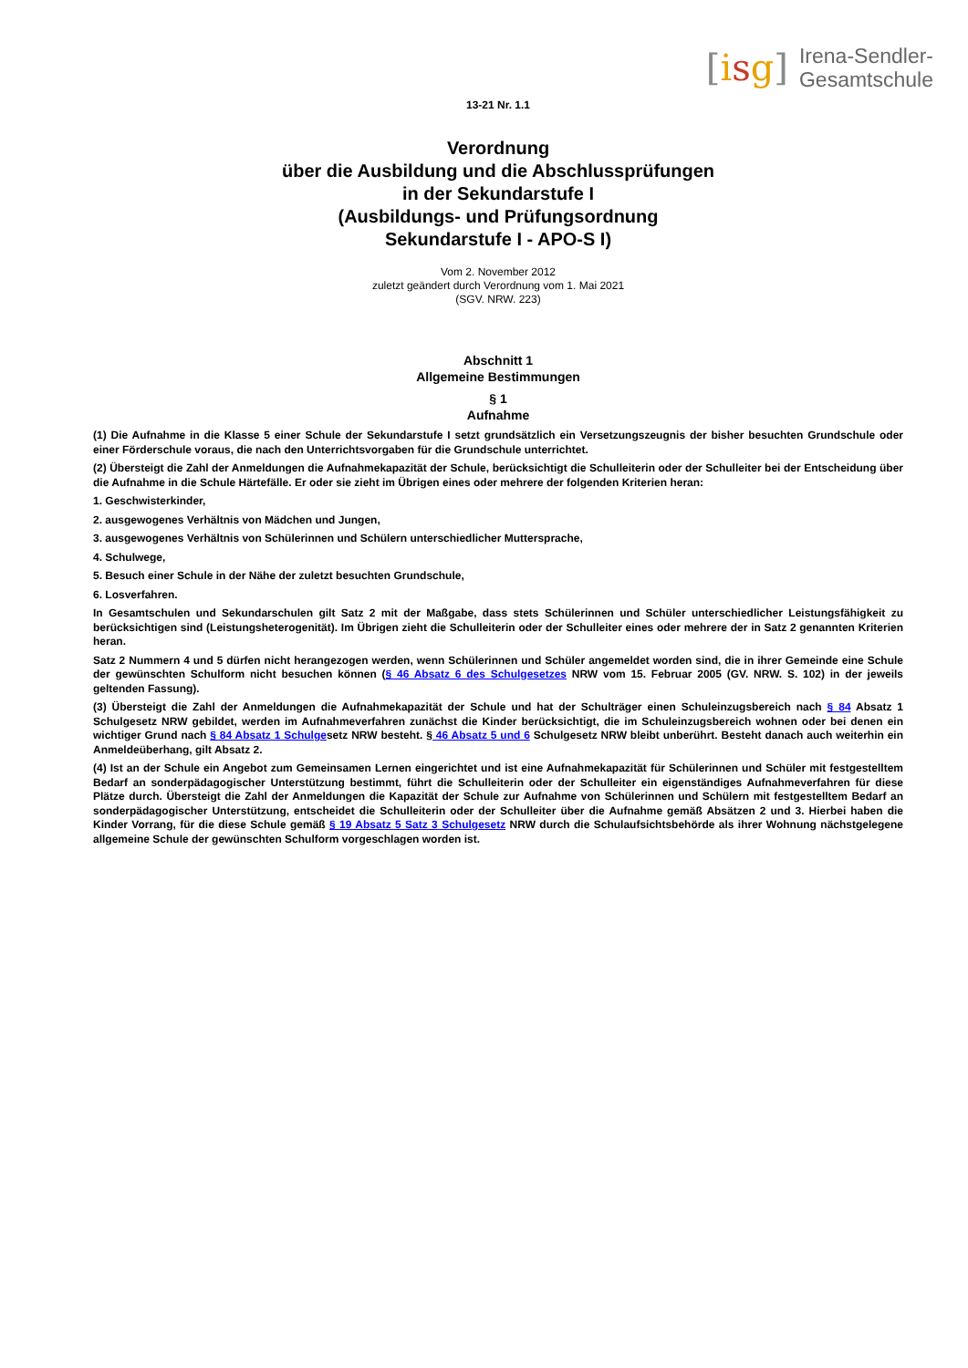[isg] Irena-Sendler-
Gesamtschule
13-21 Nr. 1.1
Verordnung
über die Ausbildung und die Abschlussprüfungen
in der Sekundarstufe I
(Ausbildungs- und Prüfungsordnung
Sekundarstufe I - APO-S I)
Vom 2. November 2012
zuletzt geändert durch Verordnung vom 1. Mai 2021
(SGV. NRW. 223)
Abschnitt 1
Allgemeine Bestimmungen
§ 1
Aufnahme
(1) Die Aufnahme in die Klasse 5 einer Schule der Sekundarstufe I setzt grundsätzlich ein Versetzungszeugnis der bisher besuchten Grundschule oder einer Förderschule voraus, die nach den Unterrichtsvorgaben für die Grundschule unterrichtet.
(2) Übersteigt die Zahl der Anmeldungen die Aufnahmekapazität der Schule, berücksichtigt die Schulleiterin oder der Schulleiter bei der Entscheidung über die Aufnahme in die Schule Härtefälle. Er oder sie zieht im Übrigen eines oder mehrere der folgenden Kriterien heran:
1. Geschwisterkinder,
2. ausgewogenes Verhältnis von Mädchen und Jungen,
3. ausgewogenes Verhältnis von Schülerinnen und Schülern unterschiedlicher Muttersprache,
4. Schulwege,
5. Besuch einer Schule in der Nähe der zuletzt besuchten Grundschule,
6. Losverfahren.
In Gesamtschulen und Sekundarschulen gilt Satz 2 mit der Maßgabe, dass stets Schülerinnen und Schüler unterschiedlicher Leistungsfähigkeit zu berücksichtigen sind (Leistungsheterogenität). Im Übrigen zieht die Schulleiterin oder der Schulleiter eines oder mehrere der in Satz 2 genannten Kriterien heran.
Satz 2 Nummern 4 und 5 dürfen nicht herangezogen werden, wenn Schülerinnen und Schüler angemeldet worden sind, die in ihrer Gemeinde eine Schule der gewünschten Schulform nicht besuchen können (§ 46 Absatz 6 des Schulgesetzes NRW vom 15. Februar 2005 (GV. NRW. S. 102) in der jeweils geltenden Fassung).
(3) Übersteigt die Zahl der Anmeldungen die Aufnahmekapazität der Schule und hat der Schulträger einen Schuleinzugsbereich nach § 84 Absatz 1 Schulgesetz NRW gebildet, werden im Aufnahmeverfahren zunächst die Kinder berücksichtigt, die im Schuleinzugsbereich wohnen oder bei denen ein wichtiger Grund nach § 84 Absatz 1 Schulgesetz NRW besteht. § 46 Absatz 5 und 6 Schulgesetz NRW bleibt unberührt. Besteht danach auch weiterhin ein Anmeldeüberhang, gilt Absatz 2.
(4) Ist an der Schule ein Angebot zum Gemeinsamen Lernen eingerichtet und ist eine Aufnahmekapazität für Schülerinnen und Schüler mit festgestelltem Bedarf an sonderpädagogischer Unterstützung bestimmt, führt die Schulleiterin oder der Schulleiter ein eigenständiges Aufnahmeverfahren für diese Plätze durch. Übersteigt die Zahl der Anmeldungen die Kapazität der Schule zur Aufnahme von Schülerinnen und Schülern mit festgestelltem Bedarf an sonderpädagogischer Unterstützung, entscheidet die Schulleiterin oder der Schulleiter über die Aufnahme gemäß Absätzen 2 und 3. Hierbei haben die Kinder Vorrang, für die diese Schule gemäß § 19 Absatz 5 Satz 3 Schulgesetz NRW durch die Schulaufsichtsbehörde als ihrer Wohnung nächstgelegene allgemeine Schule der gewünschten Schulform vorgeschlagen worden ist.